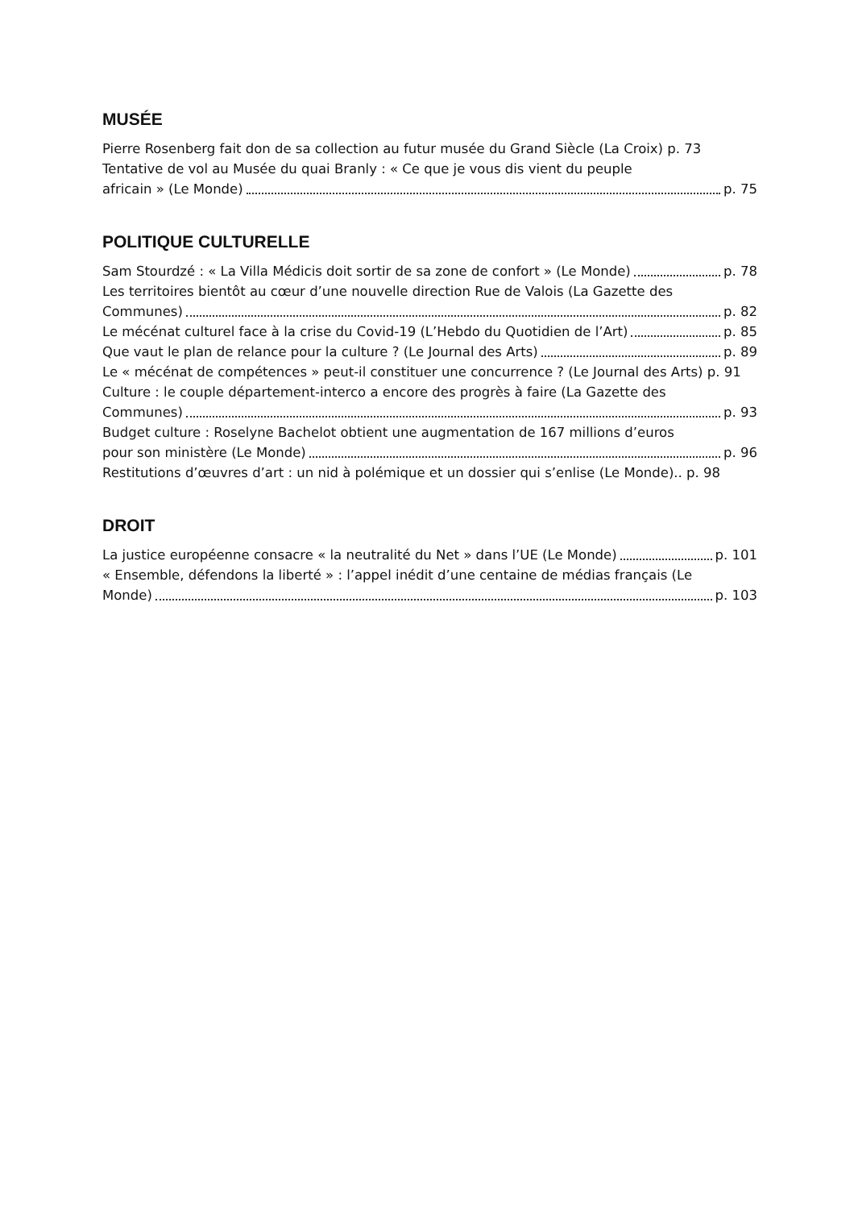MUSÉE
Pierre Rosenberg fait don de sa collection au futur musée du Grand Siècle (La Croix) p. 73
Tentative de vol au Musée du quai Branly : « Ce que je vous dis vient du peuple
africain » (Le Monde) p. 75
POLITIQUE CULTURELLE
Sam Stourdzé : « La Villa Médicis doit sortir de sa zone de confort » (Le Monde) p. 78
Les territoires bientôt au cœur d’une nouvelle direction Rue de Valois (La Gazette des
Communes) p. 82
Le mécénat culturel face à la crise du Covid-19 (L’Hebdo du Quotidien de l’Art) p. 85
Que vaut le plan de relance pour la culture ? (Le Journal des Arts) p. 89
Le « mécénat de compétences » peut-il constituer une concurrence ? (Le Journal des Arts) p. 91
Culture : le couple département-interco a encore des progrès à faire (La Gazette des
Communes) p. 93
Budget culture : Roselyne Bachelot obtient une augmentation de 167 millions d’euros
pour son ministère (Le Monde) p. 96
Restitutions d’œuvres d’art : un nid à polémique et un dossier qui s’enlise (Le Monde).. p. 98
DROIT
La justice européenne consacre « la neutralité du Net » dans l’UE (Le Monde) p. 101
« Ensemble, défendons la liberté » : l’appel inédit d’une centaine de médias français (Le
Monde) p. 103